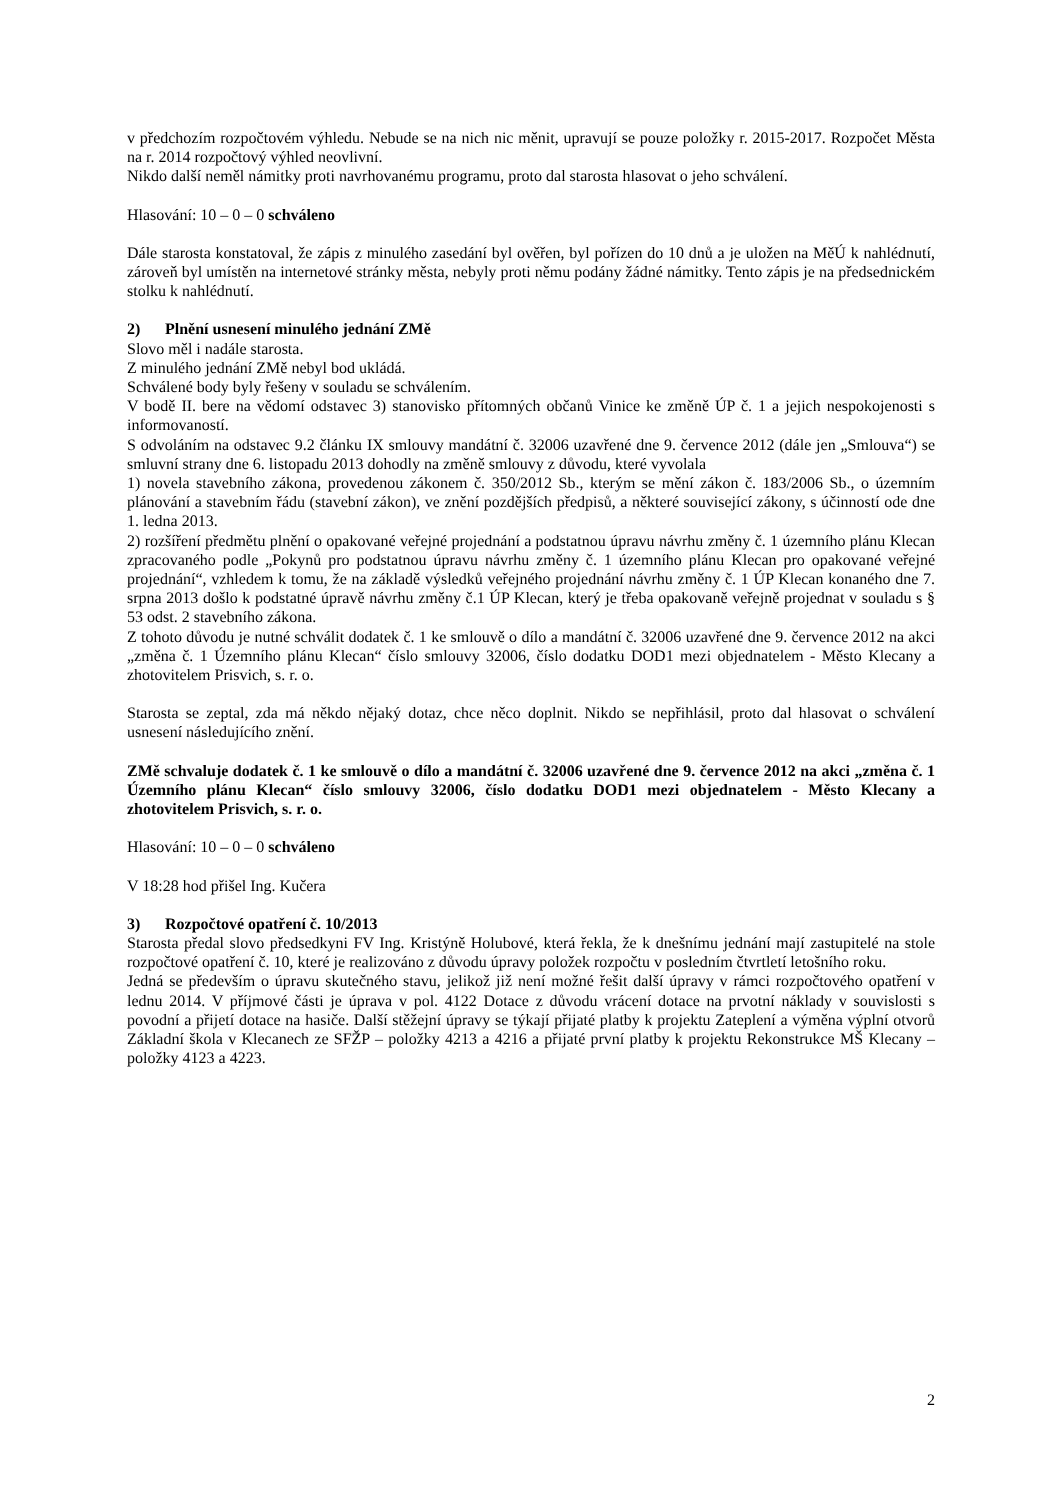v předchozím rozpočtovém výhledu. Nebude se na nich nic měnit, upravují se pouze položky r. 2015-2017. Rozpočet Města na r. 2014 rozpočtový výhled neovlivní.
Nikdo další neměl námitky proti navrhovanému programu, proto dal starosta hlasovat o jeho schválení.
Hlasování: 10 – 0 – 0 schváleno
Dále starosta konstatoval, že zápis z minulého zasedání byl ověřen, byl pořízen do 10 dnů a je uložen na MěÚ k nahlédnutí, zároveň byl umístěn na internetové stránky města, nebyly proti němu podány žádné námitky. Tento zápis je na předsednickém stolku k nahlédnutí.
2) Plnění usnesení minulého jednání ZMě
Slovo měl i nadále starosta.
Z minulého jednání ZMě nebyl bod ukládá.
Schválené body byly řešeny v souladu se schválením.
V bodě II. bere na vědomí odstavec 3) stanovisko přítomných občanů Vinice ke změně ÚP č. 1 a jejich nespokojenosti s informovaností.
S odvoláním na odstavec 9.2 článku IX smlouvy mandátní č. 32006 uzavřené dne 9. července 2012 (dále jen „Smlouva“) se smluvní strany dne 6. listopadu 2013 dohodly na změně smlouvy z důvodu, které vyvolala
1) novela stavebního zákona, provedenou zákonem č. 350/2012 Sb., kterým se mění zákon č. 183/2006 Sb., o územním plánování a stavebním řádu (stavební zákon), ve znění pozdějších předpisů, a některé související zákony, s účinností ode dne 1. ledna 2013.
2) rozšíření předmětu plnění o opakované veřejné projednání a podstatnou úpravu návrhu změny č. 1 územního plánu Klecan zpracovaného podle „Pokynů pro podstatnou úpravu návrhu změny č. 1 územního plánu Klecan pro opakované veřejné projednání“, vzhledem k tomu, že na základě výsledků veřejného projednání návrhu změny č. 1 ÚP Klecan konaného dne 7. srpna 2013 došlo k podstatné úpravě návrhu změny č.1 ÚP Klecan, který je třeba opakovaně veřejně projednat v souladu s § 53 odst. 2 stavebního zákona.
Z tohoto důvodu je nutné schválit dodatek č. 1 ke smlouvě o dílo a mandátní č. 32006 uzavřené dne 9. července 2012 na akci „změna č. 1 Územního plánu Klecan“ číslo smlouvy 32006, číslo dodatku DOD1 mezi objednatelem - Město Klecany a zhotovitelem Prisvich, s. r. o.
Starosta se zeptal, zda má někdo nějaký dotaz, chce něco doplnit. Nikdo se nepřihlásil, proto dal hlasovat o schválení usnesení následujícího znění.
ZMě schvaluje dodatek č. 1 ke smlouvě o dílo a mandátní č. 32006 uzavřené dne 9. července 2012 na akci „změna č. 1 Územního plánu Klecan“ číslo smlouvy 32006, číslo dodatku DOD1 mezi objednatelem - Město Klecany a zhotovitelem Prisvich, s. r. o.
Hlasování: 10 – 0 – 0 schváleno
V 18:28 hod přišel Ing. Kučera
3) Rozpočtové opatření č. 10/2013
Starosta předal slovo předsedkyni FV Ing. Kristýně Holubové, která řekla, že k dnešnímu jednání mají zastupitelé na stole rozpočtové opatření č. 10, které je realizováno z důvodu úpravy položek rozpočtu v posledním čtvrtletí letošního roku.
Jedná se především o úpravu skutečného stavu, jelikož již není možné řešit další úpravy v rámci rozpočtového opatření v lednu 2014. V příjmové části je úprava v pol. 4122 Dotace z důvodu vrácení dotace na prvotní náklady v souvislosti s povodní a přijetí dotace na hasiče. Další stěžejní úpravy se týkají přijaté platby k projektu Zateplení a výměna výplní otvorů Základní škola v Klecanech ze SFŽP – položky 4213 a 4216 a přijaté první platby k projektu Rekonstrukce MŠ Klecany – položky 4123 a 4223.
2